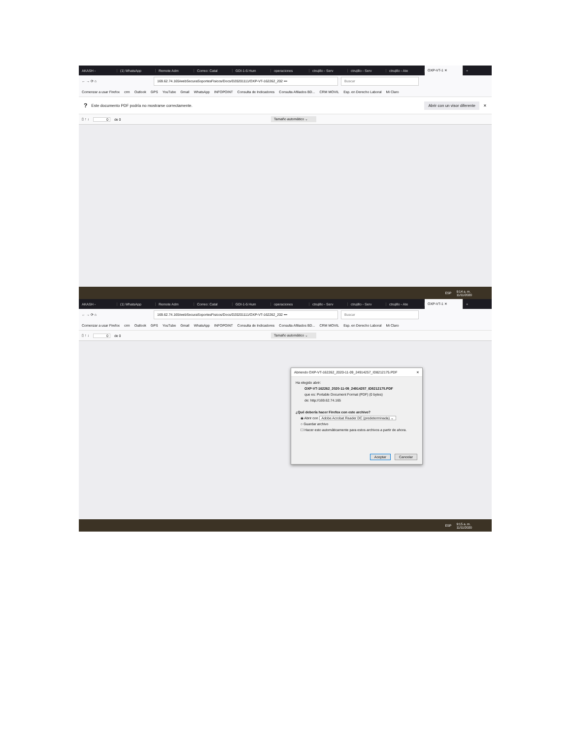AKASH - (1) WhatsApp Remote Adm Correo: Catal GDI-1-5 Hum operaciones ctrujillo - Serv ctrujillo - Serv ctrujillo - Ate OXP-VT-1 ✕ +
← → ⟳ ⌂
169.62.74.165/webSecuraSoportesFisicos/Docs/D20201111/OXP-VT-162262_202 ••• Buscar
Comenzar a usar Firefox crm Outlook GPS YouTube Gmail WhatsApp INFOPOINT Consulta de Indicadores Consulta Afiliados BD... CRM MOVIL Esp. en Derecho Laboral Mi Claro
? Este documento PDF podría no mostrarse correctamente. Abrir con un visor diferente ✕
▯ ↑ ↓ 0 de 0 Tamaño automático ⌄
ESP 9:14 a. m.
11/11/2020
AKASH - (1) WhatsApp Remote Adm Correo: Catal GDI-1-5 Hum operaciones ctrujillo - Serv ctrujillo - Serv ctrujillo - Ate OXP-VT-1 ✕ +
← → ⟳ ⌂
169.62.74.165/webSecuraSoportesFisicos/Docs/D20201111/OXP-VT-162262_202 ••• Buscar
Comenzar a usar Firefox crm Outlook GPS YouTube Gmail WhatsApp INFOPOINT Consulta de Indicadores Consulta Afiliados BD... CRM MOVIL Esp. en Derecho Laboral Mi Claro
▯ ↑ ↓ 0 de 0 Tamaño automático ⌄
Abriendo OXP-VT-162262_2020-11-09_24914257_ID8212175.PDF ✕
Ha elegido abrir:
OXP-VT-162262_2020-11-09_24914257_ID8212175.PDF
que es: Portable Document Format (PDF) (0 bytes)
de: http://169.62.74.165
¿Qué debería hacer Firefox con este archivo?
◉ Abrir con Adobe Acrobat Reader DC (predeterminada) ⌄
○ Guardar archivo
☐ Hacer esto automáticamente para estos archivos a partir de ahora.
Aceptar Cancelar
ESP 9:15 a. m.
11/11/2020